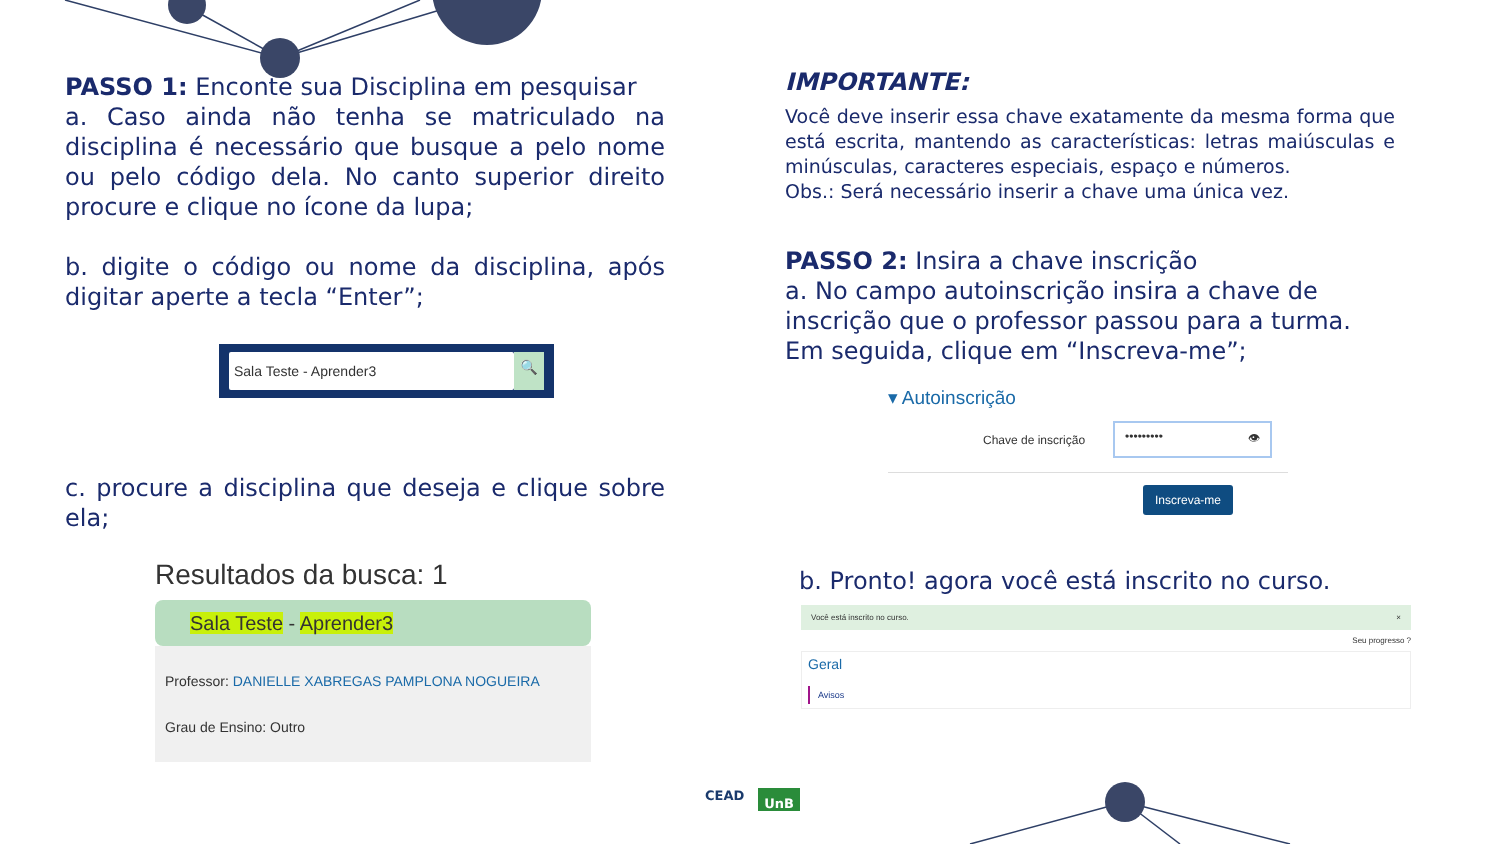PASSO 1: Enconte sua Disciplina em pesquisar
a. Caso ainda não tenha se matriculado na disciplina é necessário que busque a pelo nome ou pelo código dela. No canto superior direito procure e clique no ícone da lupa;
b. digite o código ou nome da disciplina, após digitar aperte a tecla “Enter”;
Sala Teste - Aprender3
🔍
c. procure a disciplina que deseja e clique sobre ela;
Resultados da busca: 1
Sala Teste - Aprender3
Professor: DANIELLE XABREGAS PAMPLONA NOGUEIRA
Grau de Ensino: Outro
IMPORTANTE:
Você deve inserir essa chave exatamente da mesma forma que está escrita, mantendo as características: letras maiúsculas e minúsculas, caracteres especiais, espaço e números.
Obs.: Será necessário inserir a chave uma única vez.
PASSO 2: Insira a chave inscrição
a. No campo autoinscrição insira a chave de inscrição que o professor passou para a turma. Em seguida, clique em “Inscreva-me”;
▾ Autoinscrição
Chave de inscrição ••••••••• 👁
Inscreva-me
b. Pronto! agora você está inscrito no curso.
Você está inscrito no curso. ×
Seu progresso ?
Geral
Avisos
CEAD UnB